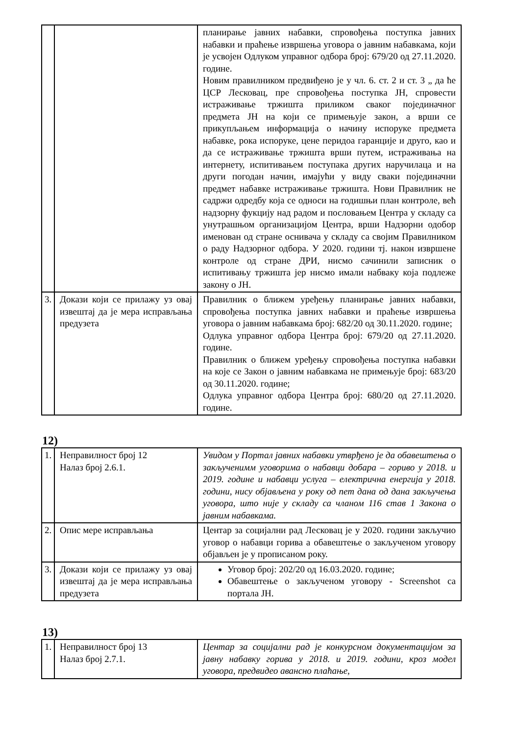| | | планирање јавних набавки, спровођења поступка јавних набавки и праћење извршења уговора о јавним набавкама, који је усвојен Одлуком управног одбора број: 679/20 од 27.11.2020. године. Новим правилником предвиђено је у чл. 6. ст. 2 и ст. 3 „ да ће ЦСР Лесковац, пре спровођења поступка ЈН, спровести истраживање тржишта приликом сваког појединачног предмета ЈН на који се примењује закон, а врши се прикупљањем информација о начину испоруке предмета набавке, рока испоруке, цене перидоа гаранције и друго, као и да се истраживање тржишта врши путем, истраживања на интернету, испитивањем поступака других наручилаца и на други погодан начин, имајући у виду сваки појединачни предмет набавке истраживање тржишта. Нови Правилник не садржи одредбу која се односи на годишњи план контроле, већ надзорну фукцију над радом и пословањем Центра у складу са унутрашњом организацијом Центра, врши Надзорни одобор именован од стране оснивача у складу са својим Правилником о раду Надзорног одбора. У 2020. години тј. након извршене контроле од стране ДРИ, нисмо сачинили записник о испитивању тржишта јер нисмо имали набваку која подлеже закону о ЈН. |
| 3. | Докази који се прилажу уз овај извештај да је мера исправљања предузета | Правилник о ближем уређењу планирање јавних набавки, спровођења поступка јавних набавки и праћење извршења уговора о јавним набавкама број: 682/20 од 30.11.2020. године; Одлука управног одбора Центра број: 679/20 од 27.11.2020. године. Правилник о ближем уређењу спровођења поступка набавки на које се Закон о јавним набавкама не примењује број: 683/20 од 30.11.2020. године; Одлука управног одбора Центра број: 680/20 од 27.11.2020. године. |
12)
| 1. | Неправилност број 12 Налаз број 2.6.1. | Увидом у Портал јавних набавки утврђено је да обавештења о закљученимм уговорима о набавци добара – гориво у 2018. и 2019. године и набавци услуга – електрична енергија у 2018. години, нису објављена у року од пет дана од дана закључења уговора, што није у складу са чланом 116 став 1 Закона о јавним набавкама. |
| 2. | Опис мере исправљања | Центар за социјални рад Лесковац је у 2020. години закључио уговор о набавци горива а обавештење о закљученом уговору објављен је у прописаном року. |
| 3. | Докази који се прилажу уз овај извештај да је мера исправљања предузета | Уговор број: 202/20 од 16.03.2020. године; Обавештење о закљученом уговору - Screenshot са портала ЈН. |
13)
| 1. | Неправилност број 13 Налаз број 2.7.1. | Центар за социјални рад је конкурсном документацијом за јавну набавку горива у 2018. и 2019. години, кроз модел уговора, предвидео авансно плаћање, |